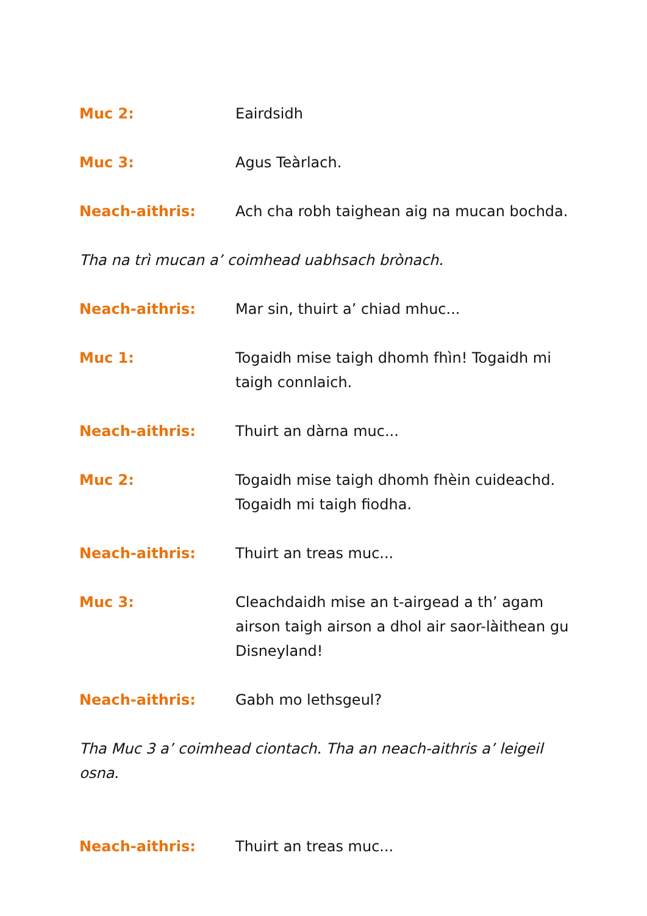Muc 2: Eairdsidh
Muc 3: Agus Teàrlach.
Neach-aithris: Ach cha robh taighean aig na mucan bochda.
Tha na trì mucan a’ coimhead uabhsach brònach.
Neach-aithris: Mar sin, thuirt a’ chiad mhuc...
Muc 1: Togaidh mise taigh dhomh fhìn! Togaidh mi taigh connlaich.
Neach-aithris: Thuirt an dàrna muc...
Muc 2: Togaidh mise taigh dhomh fhèin cuideachd. Togaidh mi taigh fiodha.
Neach-aithris: Thuirt an treas muc...
Muc 3: Cleachdaidh mise an t-airgead a th’ agam airson taigh airson a dhol air saor-làithean gu Disneyland!
Neach-aithris: Gabh mo lethsgeul?
Tha Muc 3 a’ coimhead ciontach. Tha an neach-aithris a’ leigeil osna.
Neach-aithris: Thuirt an treas muc...